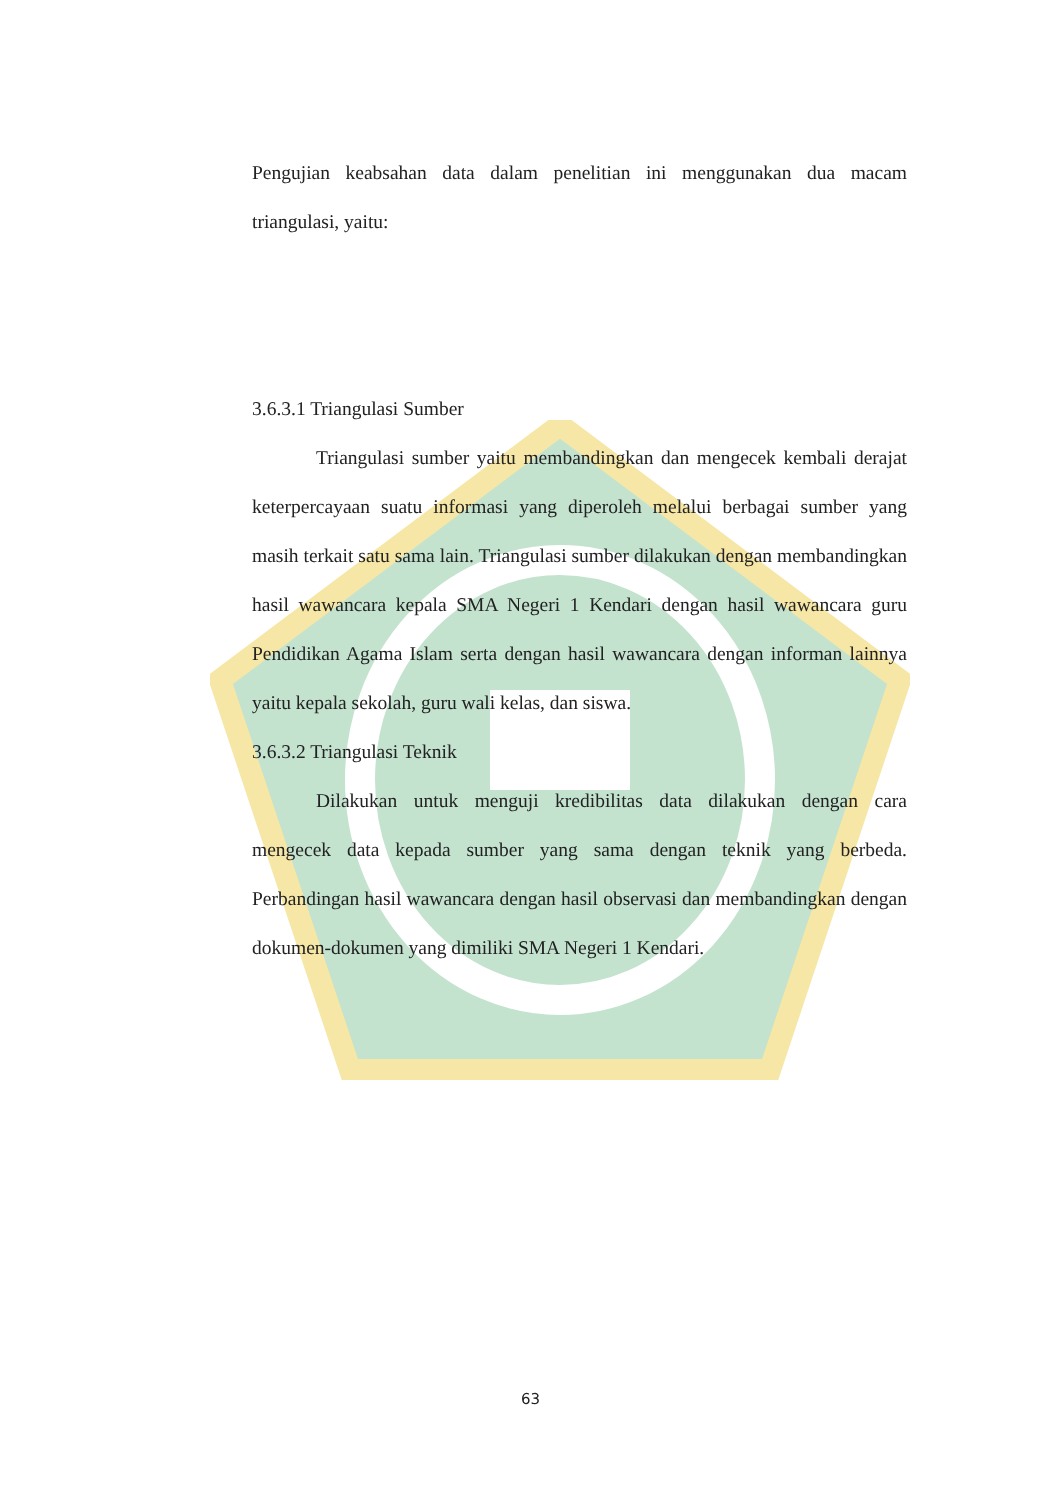Pengujian keabsahan data dalam penelitian ini menggunakan dua macam triangulasi, yaitu:
3.6.3.1 Triangulasi Sumber
Triangulasi sumber yaitu membandingkan dan mengecek kembali derajat keterpercayaan suatu informasi yang diperoleh melalui berbagai sumber yang masih terkait satu sama lain. Triangulasi sumber dilakukan dengan membandingkan hasil wawancara kepala SMA Negeri 1 Kendari dengan hasil wawancara guru Pendidikan Agama Islam serta dengan hasil wawancara dengan informan lainnya yaitu kepala sekolah, guru wali kelas, dan siswa.
3.6.3.2 Triangulasi Teknik
Dilakukan untuk menguji kredibilitas data dilakukan dengan cara mengecek data kepada sumber yang sama dengan teknik yang berbeda. Perbandingan hasil wawancara dengan hasil observasi dan membandingkan dengan dokumen-dokumen yang dimiliki SMA Negeri 1 Kendari.
63